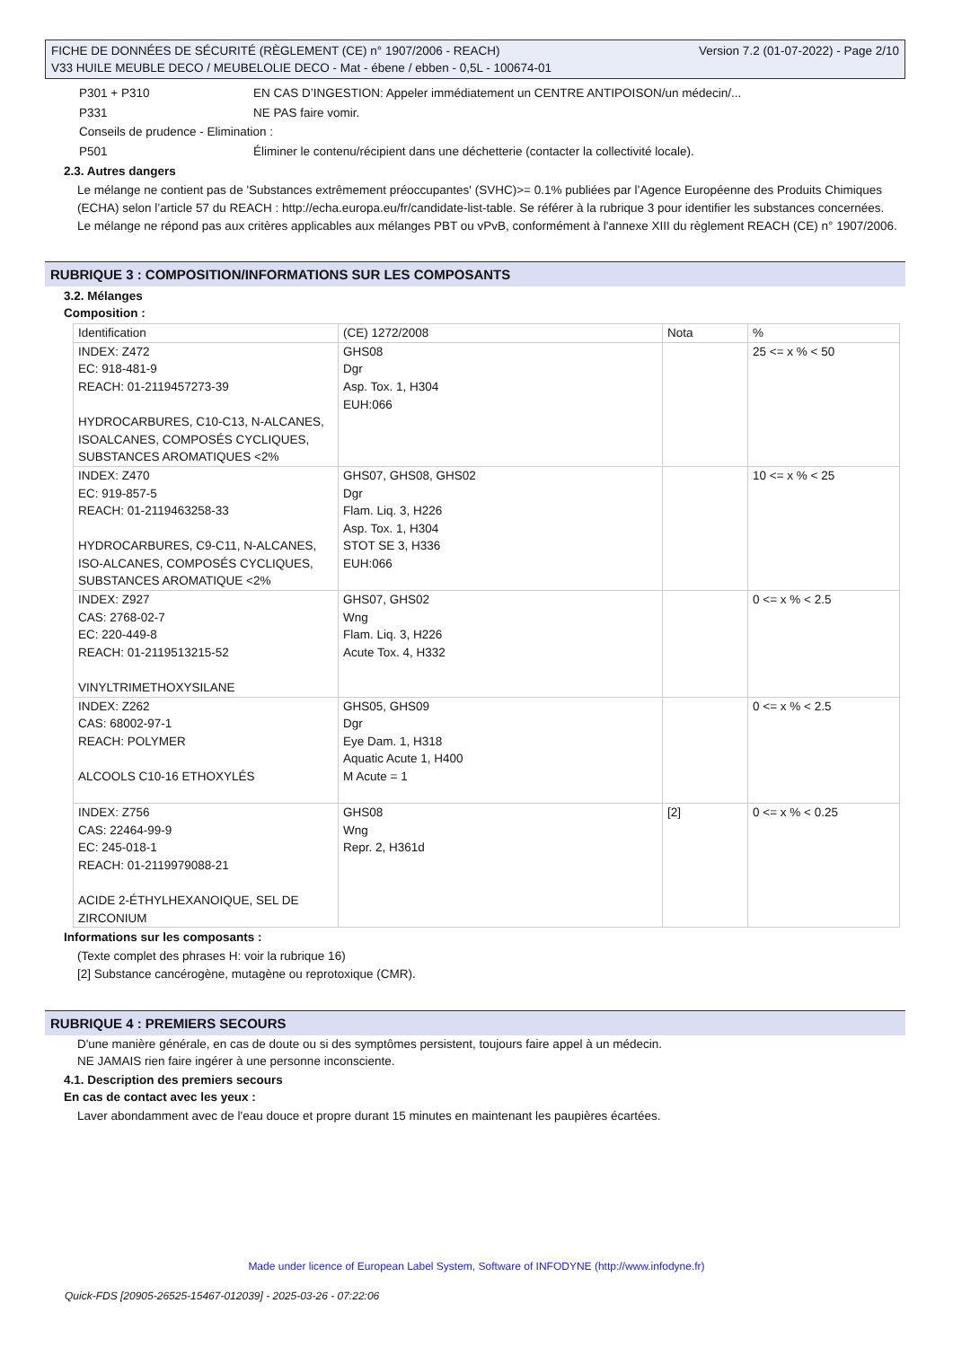Version 7.2 (01-07-2022) - Page 2/10 FICHE DE DONNÉES DE SÉCURITÉ (RÈGLEMENT (CE) n° 1907/2006 - REACH)
V33 HUILE MEUBLE DECO / MEUBELOLIE DECO - Mat - ébene / ebben - 0,5L - 100674-01
| P301 + P310 | EN CAS D’INGESTION: Appeler immédiatement un CENTRE ANTIPOISON/un médecin/... |
| P331 | NE PAS faire vomir. |
| Conseils de prudence - Elimination : | |
| P501 | Éliminer le contenu/récipient dans une déchetterie (contacter la collectivité locale). |
2.3. Autres dangers
Le mélange ne contient pas de 'Substances extrêmement préoccupantes' (SVHC)>= 0.1% publiées par l’Agence Européenne des Produits Chimiques (ECHA) selon l’article 57 du REACH : http://echa.europa.eu/fr/candidate-list-table. Se référer à la rubrique 3 pour identifier les substances concernées.
Le mélange ne répond pas aux critères applicables aux mélanges PBT ou vPvB, conformément à l'annexe XIII du règlement REACH (CE) n° 1907/2006.
RUBRIQUE 3 : COMPOSITION/INFORMATIONS SUR LES COMPOSANTS
3.2. Mélanges
Composition :
| Identification | (CE) 1272/2008 | Nota | % |
| --- | --- | --- | --- |
| INDEX: Z472 EC: 918-481-9 REACH: 01-2119457273-39 HYDROCARBURES, C10-C13, N-ALCANES, ISOALCANES, COMPOSÉS CYCLIQUES, SUBSTANCES AROMATIQUES <2% | GHS08 Dgr Asp. Tox. 1, H304 EUH:066 | | 25 <= x % < 50 |
| INDEX: Z470 EC: 919-857-5 REACH: 01-2119463258-33 HYDROCARBURES, C9-C11, N-ALCANES, ISO-ALCANES, COMPOSÉS CYCLIQUES, SUBSTANCES AROMATIQUE <2% | GHS07, GHS08, GHS02 Dgr Flam. Liq. 3, H226 Asp. Tox. 1, H304 STOT SE 3, H336 EUH:066 | | 10 <= x % < 25 |
| INDEX: Z927 CAS: 2768-02-7 EC: 220-449-8 REACH: 01-2119513215-52 VINYLTRIMETHOXYSILANE | GHS07, GHS02 Wng Flam. Liq. 3, H226 Acute Tox. 4, H332 | | 0 <= x % < 2.5 |
| INDEX: Z262 CAS: 68002-97-1 REACH: POLYMER ALCOOLS C10-16 ETHOXYLÉS | GHS05, GHS09 Dgr Eye Dam. 1, H318 Aquatic Acute 1, H400 M Acute = 1 | | 0 <= x % < 2.5 |
| INDEX: Z756 CAS: 22464-99-9 EC: 245-018-1 REACH: 01-2119979088-21 ACIDE 2-ÉTHYLHEXANOIQUE, SEL DE ZIRCONIUM | GHS08 Wng Repr. 2, H361d | [2] | 0 <= x % < 0.25 |
Informations sur les composants :
(Texte complet des phrases H: voir la rubrique 16)
[2] Substance cancérogène, mutagène ou reprotoxique (CMR).
RUBRIQUE 4 : PREMIERS SECOURS
D'une manière générale, en cas de doute ou si des symptômes persistent, toujours faire appel à un médecin.
NE JAMAIS rien faire ingérer à une personne inconsciente.
4.1. Description des premiers secours
En cas de contact avec les yeux :
Laver abondamment avec de l'eau douce et propre durant 15 minutes en maintenant les paupières écartées.
Made under licence of European Label System, Software of INFODYNE (http://www.infodyne.fr)
Quick-FDS [20905-26525-15467-012039] - 2025-03-26 - 07:22:06